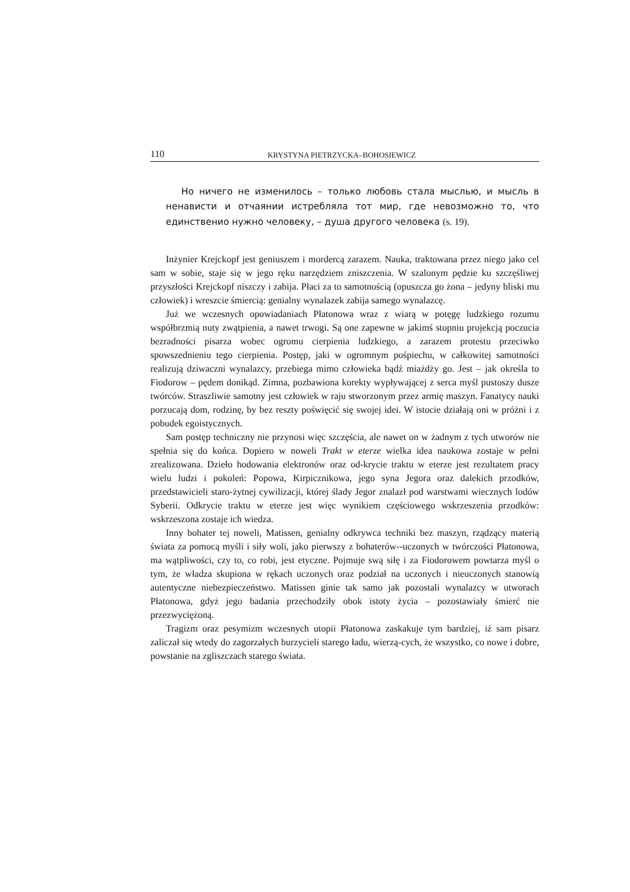110 KRYSTYNA PIETRZYCKA–BOHOSIEWICZ
Но ничего не изменилось – только любовь стала мыслью, и мысль в ненависти и отчаянии истребляла тот мир, где невозможно то, что единствениo нужно человеку, – душа другого человека (s. 19).
Inżynier Krejckopf jest geniuszem i mordercą zarazem. Nauka, traktowana przez niego jako cel sam w sobie, staje się w jego ręku narzędziem zniszczenia. W szalonym pędzie ku szczęśliwej przyszłości Krejckopf niszczy i zabija. Płaci za to samotnością (opuszcza go żona – jedyny bliski mu człowiek) i wreszcie śmiercią: genialny wynalazek zabija samego wynalazcę.
Już we wczesnych opowiadaniach Płatonowa wraz z wiarą w potęgę ludzkiego rozumu współbrzmią nuty zwątpienia, a nawet trwogi. Są one zapewne w jakimś stopniu projekcją poczucia bezradności pisarza wobec ogromu cierpienia ludzkiego, a zarazem protestu przeciwko spowszednieniu tego cierpienia. Postęp, jaki w ogromnym pośpiechu, w całkowitej samotności realizują dziwaczni wynalazcy, przebiega mimo człowieka bądź miażdży go. Jest – jak określa to Fiodorow – pędem donikąd. Zimna, pozbawiona korekty wypływającej z serca myśl pustoszy dusze twórców. Straszliwie samotny jest człowiek w raju stworzonym przez armię maszyn. Fanatycy nauki porzucają dom, rodzinę, by bez reszty poświęcić się swojej idei. W istocie działają oni w próżni i z pobudek egoistycznych.
Sam postęp techniczny nie przynosi więc szczęścia, ale nawet on w żadnym z tych utworów nie spełnia się do końca. Dopiero w noweli Trakt w eterze wielka idea naukowa zostaje w pełni zrealizowana. Dzieło hodowania elektronów oraz od-krycie traktu w eterze jest rezultatem pracy wielu ludzi i pokoleń: Popowa, Kirpicznikowa, jego syna Jegora oraz dalekich przodków, przedstawicieli staro-żytnej cywilizacji, której ślady Jegor znalazł pod warstwami wiecznych lodów Syberii. Odkrycie traktu w eterze jest więc wynikiem częściowego wskrzeszenia przodków: wskrzeszona zostaje ich wiedza.
Inny bohater tej noweli, Matissen, genialny odkrywca techniki bez maszyn, rządzący materią świata za pomocą myśli i siły woli, jako pierwszy z bohaterów--uczonych w twórczości Płatonowa, ma wątpliwości, czy to, co robi, jest etyczne. Pojmuje swą siłę i za Fiodorowem powtarza myśl o tym, że władza skupiona w rękach uczonych oraz podział na uczonych i nieuczonych stanowią autentyczne niebezpieczeństwo. Matissen ginie tak samo jak pozostali wynalazcy w utworach Płatonowa, gdyż jego badania przechodziły obok istoty życia – pozostawiały śmierć nie przezwyciężoną.
Tragizm oraz pesymizm wczesnych utopii Płatonowa zaskakuje tym bardziej, iż sam pisarz zaliczał się wtedy do zagorzałych burzycieli starego ładu, wierzą-cych, że wszystko, co nowe i dobre, powstanie na zgliszczach starego świata.